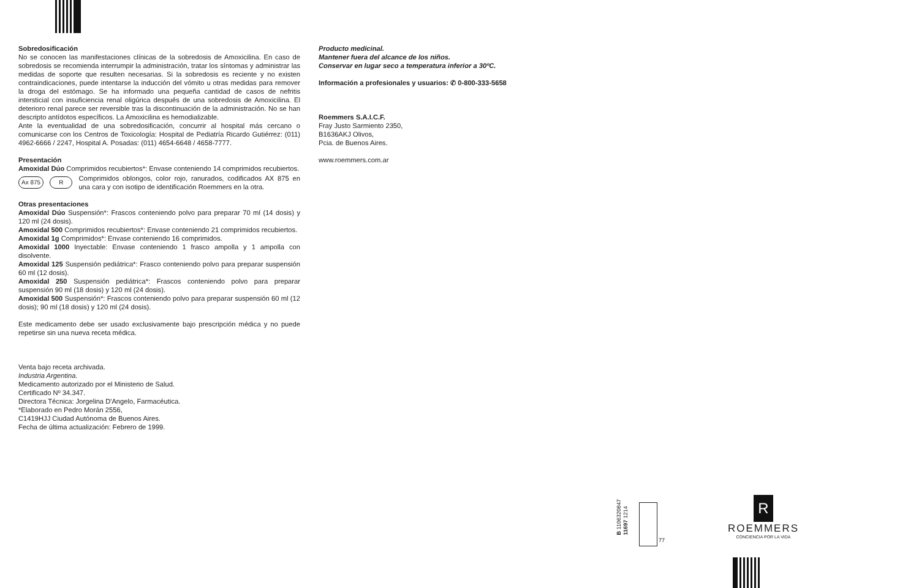Sobredosificación
No se conocen las manifestaciones clínicas de la sobredosis de Amoxicilina. En caso de sobredosis se recomienda interrumpir la administración, tratar los síntomas y administrar las medidas de soporte que resulten necesarias. Si la sobredosis es reciente y no existen contraindicaciones, puede intentarse la inducción del vómito u otras medidas para remover la droga del estómago. Se ha informado una pequeña cantidad de casos de nefritis intersticial con insuficiencia renal oligúrica después de una sobredosis de Amoxicilina. El deterioro renal parece ser reversible tras la discontinuación de la administración. No se han descripto antídotos específicos. La Amoxicilina es hemodializable.
Ante la eventualidad de una sobredosificación, concurrir al hospital más cercano o comunicarse con los Centros de Toxicología: Hospital de Pediatría Ricardo Gutiérrez: (011) 4962-6666 / 2247, Hospital A. Posadas: (011) 4654-6648 / 4658-7777.
Presentación
Amoxidal Dúo Comprimidos recubiertos*: Envase conteniendo 14 comprimidos recubiertos.
Ax 875 R Comprimidos oblongos, color rojo, ranurados, codificados AX 875 en una cara y con isotipo de identificación Roemmers en la otra.
Otras presentaciones
Amoxidal Dúo Suspensión*: Frascos conteniendo polvo para preparar 70 ml (14 dosis) y 120 ml (24 dosis).
Amoxidal 500 Comprimidos recubiertos*: Envase conteniendo 21 comprimidos recubiertos.
Amoxidal 1g Comprimidos*: Envase conteniendo 16 comprimidos.
Amoxidal 1000 Inyectable: Envase conteniendo 1 frasco ampolla y 1 ampolla con disolvente.
Amoxidal 125 Suspensión pediátrica*: Frasco conteniendo polvo para preparar suspensión 60 ml (12 dosis).
Amoxidal 250 Suspensión pediátrica*: Frascos conteniendo polvo para preparar suspensión 90 ml (18 dosis) y 120 ml (24 dosis).
Amoxidal 500 Suspensión*: Frascos conteniendo polvo para preparar suspensión 60 ml (12 dosis); 90 ml (18 dosis) y 120 ml (24 dosis).
Este medicamento debe ser usado exclusivamente bajo prescripción médica y no puede repetirse sin una nueva receta médica.
Venta bajo receta archivada.
Industria Argentina.
Medicamento autorizado por el Ministerio de Salud.
Certificado Nº 34.347.
Directora Técnica: Jorgelina D'Angelo, Farmacéutica.
*Elaborado en Pedro Morán 2556,
C1419HJJ Ciudad Autónoma de Buenos Aires.
Fecha de última actualización: Febrero de 1999.
Producto medicinal.
Mantener fuera del alcance de los niños.
Conservar en lugar seco a temperatura inferior a 30ºC.
Información a profesionales y usuarios: ✆ 0-800-333-5658
Roemmers S.A.I.C.F.
Fray Justo Sarmiento 2350,
B1636AKJ Olivos,
Pcia. de Buenos Aires.
www.roemmers.com.ar
B 1106320847
11697 1214
77
R
ROEMMERS
CONCIENCIA POR LA VIDA